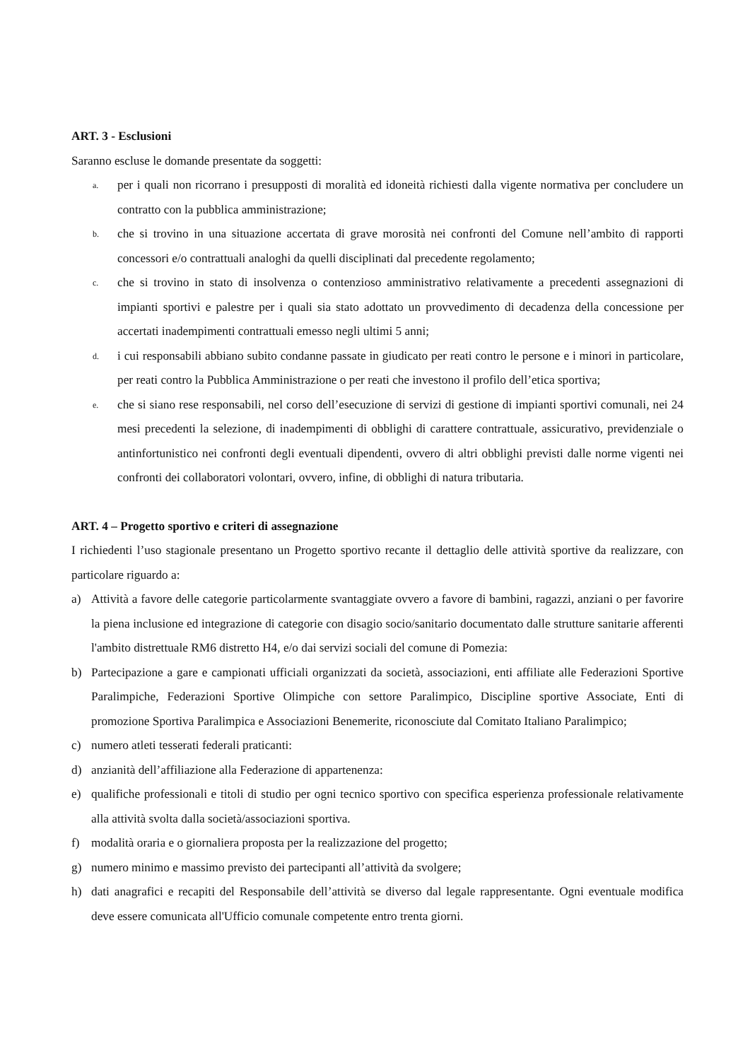ART. 3 - Esclusioni
Saranno escluse le domande presentate da soggetti:
a. per i quali non ricorrano i presupposti di moralità ed idoneità richiesti dalla vigente normativa per concludere un contratto con la pubblica amministrazione;
b. che si trovino in una situazione accertata di grave morosità nei confronti del Comune nell’ambito di rapporti concessori e/o contrattuali analoghi da quelli disciplinati dal precedente regolamento;
c. che si trovino in stato di insolvenza o contenzioso amministrativo relativamente a precedenti assegnazioni di impianti sportivi e palestre per i quali sia stato adottato un provvedimento di decadenza della concessione per accertati inadempimenti contrattuali emesso negli ultimi 5 anni;
d. i cui responsabili abbiano subito condanne passate in giudicato per reati contro le persone e i minori in particolare, per reati contro la Pubblica Amministrazione o per reati che investono il profilo dell’etica sportiva;
e. che si siano rese responsabili, nel corso dell’esecuzione di servizi di gestione di impianti sportivi comunali, nei 24 mesi precedenti la selezione, di inadempimenti di obblighi di carattere contrattuale, assicurativo, previdenziale o antinfortunistico nei confronti degli eventuali dipendenti, ovvero di altri obblighi previsti dalle norme vigenti nei confronti dei collaboratori volontari, ovvero, infine, di obblighi di natura tributaria.
ART. 4 – Progetto sportivo e criteri di assegnazione
I richiedenti l’uso stagionale presentano un Progetto sportivo recante il dettaglio delle attività sportive da realizzare, con particolare riguardo a:
a) Attività a favore delle categorie particolarmente svantaggiate ovvero a favore di bambini, ragazzi, anziani o per favorire la piena inclusione ed integrazione di categorie con disagio socio/sanitario documentato dalle strutture sanitarie afferenti l'ambito distrettuale RM6 distretto H4, e/o dai servizi sociali del comune di Pomezia:
b) Partecipazione a gare e campionati ufficiali organizzati da società, associazioni, enti affiliate alle Federazioni Sportive Paralimpiche, Federazioni Sportive Olimpiche con settore Paralimpico, Discipline sportive Associate, Enti di promozione Sportiva Paralimpica e Associazioni Benemerite, riconosciute dal Comitato Italiano Paralimpico;
c) numero atleti tesserati federali praticanti:
d) anzianità dell’affiliazione alla Federazione di appartenenza:
e) qualifiche professionali e titoli di studio per ogni tecnico sportivo con specifica esperienza professionale relativamente alla attività svolta dalla società/associazioni sportiva.
f) modalità oraria e o giornaliera proposta per la realizzazione del progetto;
g) numero minimo e massimo previsto dei partecipanti all’attività da svolgere;
h) dati anagrafici e recapiti del Responsabile dell’attività se diverso dal legale rappresentante. Ogni eventuale modifica deve essere comunicata all'Ufficio comunale competente entro trenta giorni.